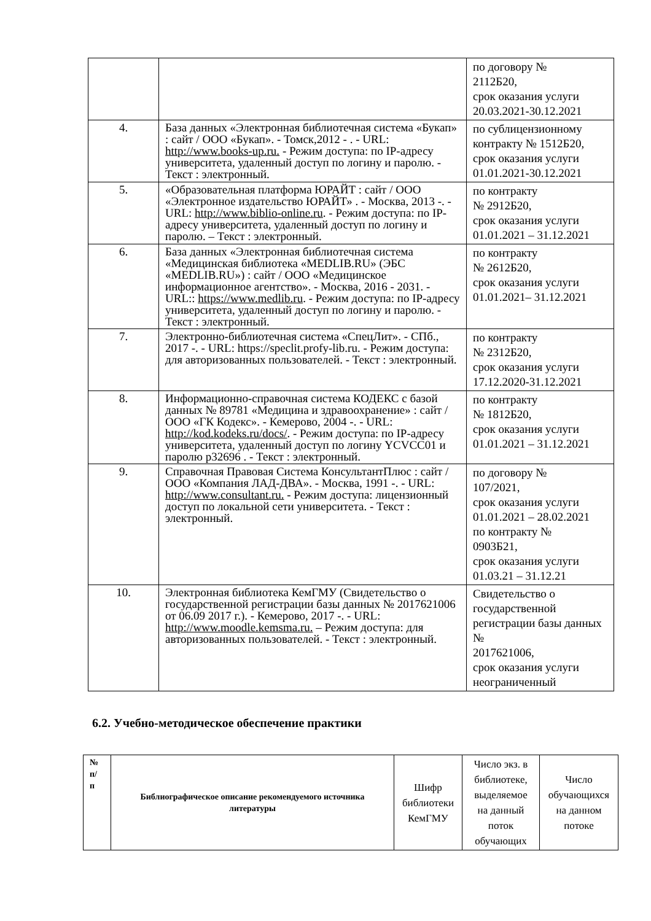| | | по договору № 2112Б20, срок оказания услуги 20.03.2021-30.12.2021 |
| 4. | База данных «Электронная библиотечная система «Букап» : сайт / ООО «Букап». - Томск,2012 - . - URL: http://www.books-up.ru. - Режим доступа: по IP-адресу университета, удаленный доступ по логину и паролю. - Текст : электронный. | по сублицензионному контракту № 1512Б20, срок оказания услуги 01.01.2021-30.12.2021 |
| 5. | «Образовательная платформа ЮРАЙТ : сайт / ООО «Электронное издательство ЮРАЙТ» . - Москва, 2013 -. - URL: http://www.biblio-online.ru . - Режим доступа: по IP-адресу университета, удаленный доступ по логину и паролю. – Текст : электронный. | по контракту № 2912Б20, срок оказания услуги 01.01.2021 – 31.12.2021 |
| 6. | База данных «Электронная библиотечная система «Медицинская библиотека «MEDLIB.RU» (ЭБС «MEDLIB.RU») : сайт / ООО «Медицинское информационное агентство». - Москва, 2016 - 2031. - URL:: https://www.medlib.ru . - Режим доступа: по IP-адресу университета, удаленный доступ по логину и паролю. - Текст : электронный. | по контракту № 2612Б20, срок оказания услуги 01.01.2021– 31.12.2021 |
| 7. | Электронно-библиотечная система «СпецЛит». - СПб., 2017 -. - URL: https://speclit.profy-lib.ru. - Режим доступа: для авторизованных пользователей. - Текст : электронный. | по контракту № 2312Б20, срок оказания услуги 17.12.2020-31.12.2021 |
| 8. | Информационно-справочная система КОДЕКС с базой данных № 89781 «Медицина и здравоохранение» : сайт / ООО «ГК Кодекс». - Кемерово, 2004 -. - URL: http://kod.kodeks.ru/docs/ . - Режим доступа: по IP-адресу университета, удаленный доступ по логину YCVCC01 и паролю p32696 . - Текст : электронный. | по контракту № 1812Б20, срок оказания услуги 01.01.2021 – 31.12.2021 |
| 9. | Справочная Правовая Система КонсультантПлюс : сайт / ООО «Компания ЛАД-ДВА». - Москва, 1991 -. - URL: http://www.consultant.ru. - Режим доступа: лицензионный доступ по локальной сети университета. - Текст : электронный. | по договору № 107/2021, срок оказания услуги 01.01.2021 – 28.02.2021 по контракту № 0903Б21, срок оказания услуги 01.03.21 – 31.12.21 |
| 10. | Электронная библиотека КемГМУ (Свидетельство о государственной регистрации базы данных № 2017621006 от 06.09 2017 г.). - Кемерово, 2017 -. - URL: http://www.moodle.kemsma.ru. – Режим доступа: для авторизованных пользователей. - Текст : электронный. | Свидетельство о государственной регистрации базы данных № 2017621006, срок оказания услуги неограниченный |
6.2. Учебно-методическое обеспечение практики
| № п/ п | Библиографическое описание рекомендуемого источника литературы | Шифр библиотеки КемГМУ | Число экз. в библиотеке, выделяемое на данный поток обучающих | Число обучающихся на данном потоке |